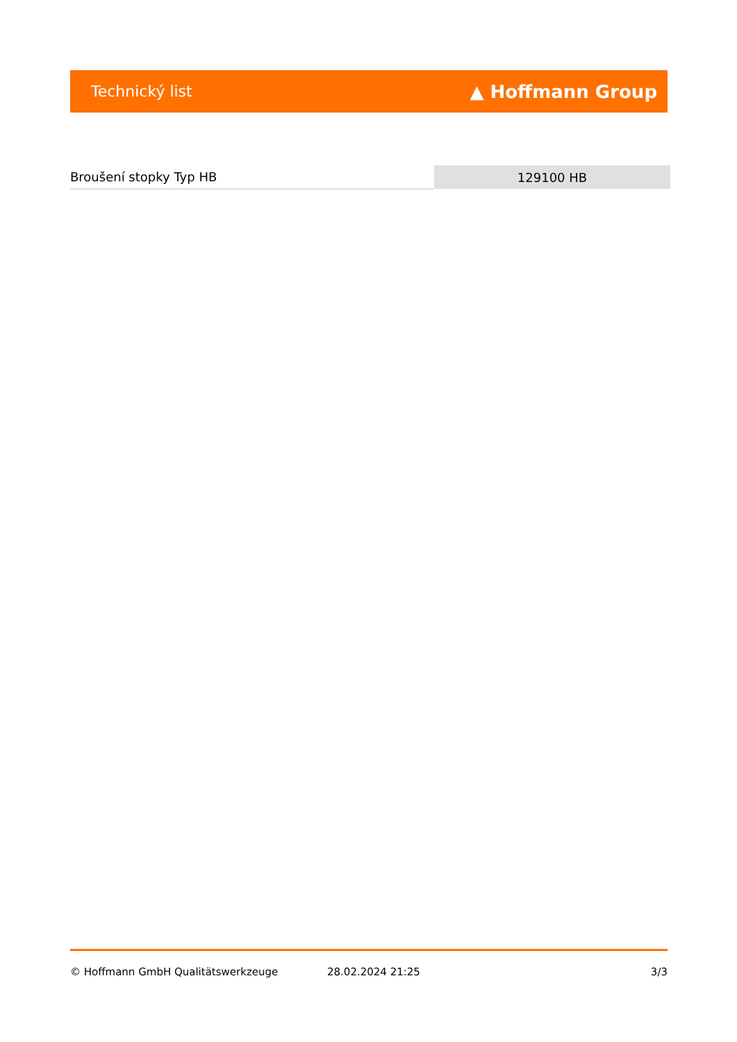Technický list ▲ Hoffmann Group
| Broušení stopky Typ HB | 129100 HB |
© Hoffmann GmbH Qualitätswerkzeuge 28.02.2024 21:25 3/3